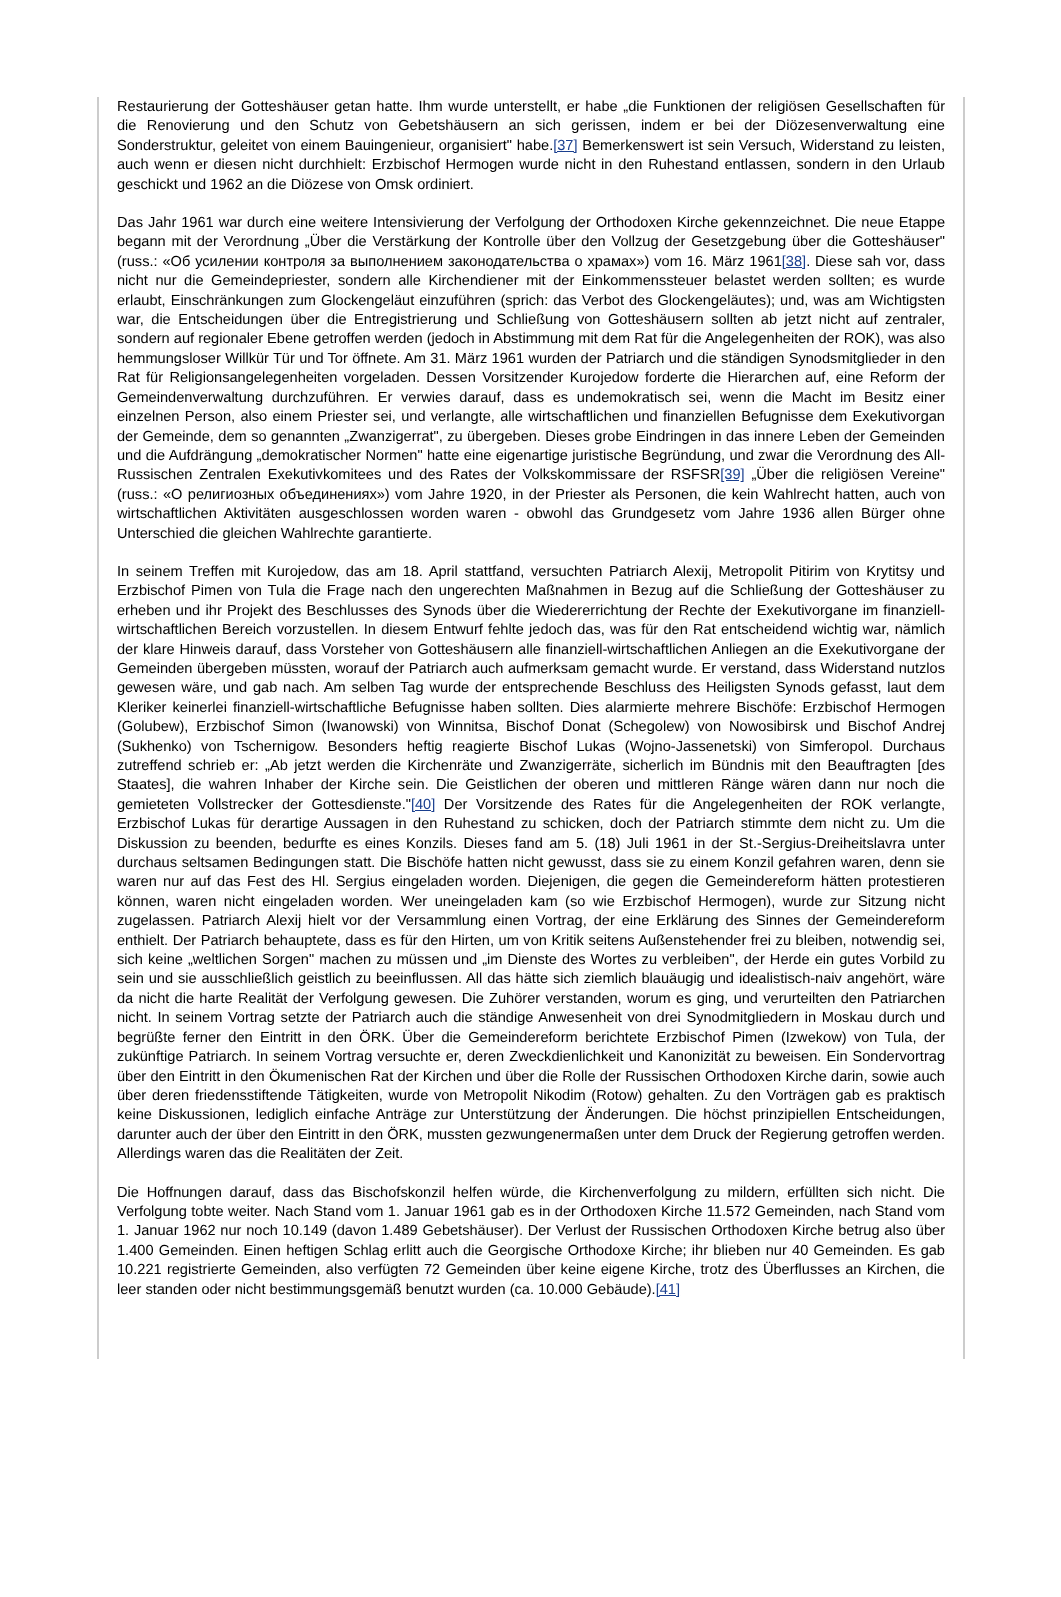Restaurierung der Gotteshäuser getan hatte. Ihm wurde unterstellt, er habe „die Funktionen der religiösen Gesellschaften für die Renovierung und den Schutz von Gebetshäusern an sich gerissen, indem er bei der Diözesenverwaltung eine Sonderstruktur, geleitet von einem Bauingenieur, organisiert" habe.[37] Bemerkenswert ist sein Versuch, Widerstand zu leisten, auch wenn er diesen nicht durchhielt: Erzbischof Hermogen wurde nicht in den Ruhestand entlassen, sondern in den Urlaub geschickt und 1962 an die Diözese von Omsk ordiniert.
Das Jahr 1961 war durch eine weitere Intensivierung der Verfolgung der Orthodoxen Kirche gekennzeichnet. Die neue Etappe begann mit der Verordnung „Über die Verstärkung der Kontrolle über den Vollzug der Gesetzgebung über die Gotteshäuser" (russ.: «Об усилении контроля за выполнением законодательства о храмах») vom 16. März 1961[38]. Diese sah vor, dass nicht nur die Gemeindepriester, sondern alle Kirchendiener mit der Einkommenssteuer belastet werden sollten; es wurde erlaubt, Einschränkungen zum Glockengeläut einzuführen (sprich: das Verbot des Glockengeläutes); und, was am Wichtigsten war, die Entscheidungen über die Entregistrierung und Schließung von Gotteshäusern sollten ab jetzt nicht auf zentraler, sondern auf regionaler Ebene getroffen werden (jedoch in Abstimmung mit dem Rat für die Angelegenheiten der ROK), was also hemmungsloser Willkür Tür und Tor öffnete. Am 31. März 1961 wurden der Patriarch und die ständigen Synodsmitglieder in den Rat für Religionsangelegenheiten vorgeladen. Dessen Vorsitzender Kurojedow forderte die Hierarchen auf, eine Reform der Gemeindenverwaltung durchzuführen. Er verwies darauf, dass es undemokratisch sei, wenn die Macht im Besitz einer einzelnen Person, also einem Priester sei, und verlangte, alle wirtschaftlichen und finanziellen Befugnisse dem Exekutivorgan der Gemeinde, dem so genannten „Zwanzigerrat", zu übergeben. Dieses grobe Eindringen in das innere Leben der Gemeinden und die Aufdrängung „demokratischer Normen" hatte eine eigenartige juristische Begründung, und zwar die Verordnung des All-Russischen Zentralen Exekutivkomitees und des Rates der Volkskommissare der RSFSR[39] „Über die religiösen Vereine" (russ.: «О религиозных объединениях») vom Jahre 1920, in der Priester als Personen, die kein Wahlrecht hatten, auch von wirtschaftlichen Aktivitäten ausgeschlossen worden waren - obwohl das Grundgesetz vom Jahre 1936 allen Bürger ohne Unterschied die gleichen Wahlrechte garantierte.
In seinem Treffen mit Kurojedow, das am 18. April stattfand, versuchten Patriarch Alexij, Metropolit Pitirim von Krytitsy und Erzbischof Pimen von Tula die Frage nach den ungerechten Maßnahmen in Bezug auf die Schließung der Gotteshäuser zu erheben und ihr Projekt des Beschlusses des Synods über die Wiedererrichtung der Rechte der Exekutivorgane im finanziell-wirtschaftlichen Bereich vorzustellen. In diesem Entwurf fehlte jedoch das, was für den Rat entscheidend wichtig war, nämlich der klare Hinweis darauf, dass Vorsteher von Gotteshäusern alle finanziell-wirtschaftlichen Anliegen an die Exekutivorgane der Gemeinden übergeben müssten, worauf der Patriarch auch aufmerksam gemacht wurde. Er verstand, dass Widerstand nutzlos gewesen wäre, und gab nach. Am selben Tag wurde der entsprechende Beschluss des Heiligsten Synods gefasst, laut dem Kleriker keinerlei finanziell-wirtschaftliche Befugnisse haben sollten. Dies alarmierte mehrere Bischöfe: Erzbischof Hermogen (Golubew), Erzbischof Simon (Iwanowski) von Winnitsa, Bischof Donat (Schegolew) von Nowosibirsk und Bischof Andrej (Sukhenko) von Tschernigow. Besonders heftig reagierte Bischof Lukas (Wojno-Jassenetski) von Simferopol. Durchaus zutreffend schrieb er: „Ab jetzt werden die Kirchenräte und Zwanzigerräte, sicherlich im Bündnis mit den Beauftragten [des Staates], die wahren Inhaber der Kirche sein. Die Geistlichen der oberen und mittleren Ränge wären dann nur noch die gemieteten Vollstrecker der Gottesdienste."[40] Der Vorsitzende des Rates für die Angelegenheiten der ROK verlangte, Erzbischof Lukas für derartige Aussagen in den Ruhestand zu schicken, doch der Patriarch stimmte dem nicht zu. Um die Diskussion zu beenden, bedurfte es eines Konzils. Dieses fand am 5. (18) Juli 1961 in der St.-Sergius-Dreiheitslavra unter durchaus seltsamen Bedingungen statt. Die Bischöfe hatten nicht gewusst, dass sie zu einem Konzil gefahren waren, denn sie waren nur auf das Fest des Hl. Sergius eingeladen worden. Diejenigen, die gegen die Gemeindereform hätten protestieren können, waren nicht eingeladen worden. Wer uneingeladen kam (so wie Erzbischof Hermogen), wurde zur Sitzung nicht zugelassen. Patriarch Alexij hielt vor der Versammlung einen Vortrag, der eine Erklärung des Sinnes der Gemeindereform enthielt. Der Patriarch behauptete, dass es für den Hirten, um von Kritik seitens Außenstehender frei zu bleiben, notwendig sei, sich keine „weltlichen Sorgen" machen zu müssen und „im Dienste des Wortes zu verbleiben", der Herde ein gutes Vorbild zu sein und sie ausschließlich geistlich zu beeinflussen. All das hätte sich ziemlich blauäugig und idealistisch-naiv angehört, wäre da nicht die harte Realität der Verfolgung gewesen. Die Zuhörer verstanden, worum es ging, und verurteilten den Patriarchen nicht. In seinem Vortrag setzte der Patriarch auch die ständige Anwesenheit von drei Synodmitgliedern in Moskau durch und begrüßte ferner den Eintritt in den ÖRK. Über die Gemeindereform berichtete Erzbischof Pimen (Izwekow) von Tula, der zukünftige Patriarch. In seinem Vortrag versuchte er, deren Zweckdienlichkeit und Kanonizität zu beweisen. Ein Sondervortrag über den Eintritt in den Ökumenischen Rat der Kirchen und über die Rolle der Russischen Orthodoxen Kirche darin, sowie auch über deren friedensstiftende Tätigkeiten, wurde von Metropolit Nikodim (Rotow) gehalten. Zu den Vorträgen gab es praktisch keine Diskussionen, lediglich einfache Anträge zur Unterstützung der Änderungen. Die höchst prinzipiellen Entscheidungen, darunter auch der über den Eintritt in den ÖRK, mussten gezwungenermaßen unter dem Druck der Regierung getroffen werden. Allerdings waren das die Realitäten der Zeit.
Die Hoffnungen darauf, dass das Bischofskonzil helfen würde, die Kirchenverfolgung zu mildern, erfüllten sich nicht. Die Verfolgung tobte weiter. Nach Stand vom 1. Januar 1961 gab es in der Orthodoxen Kirche 11.572 Gemeinden, nach Stand vom 1. Januar 1962 nur noch 10.149 (davon 1.489 Gebetshäuser). Der Verlust der Russischen Orthodoxen Kirche betrug also über 1.400 Gemeinden. Einen heftigen Schlag erlitt auch die Georgische Orthodoxe Kirche; ihr blieben nur 40 Gemeinden. Es gab 10.221 registrierte Gemeinden, also verfügten 72 Gemeinden über keine eigene Kirche, trotz des Überflusses an Kirchen, die leer standen oder nicht bestimmungsgemäß benutzt wurden (ca. 10.000 Gebäude).[41]